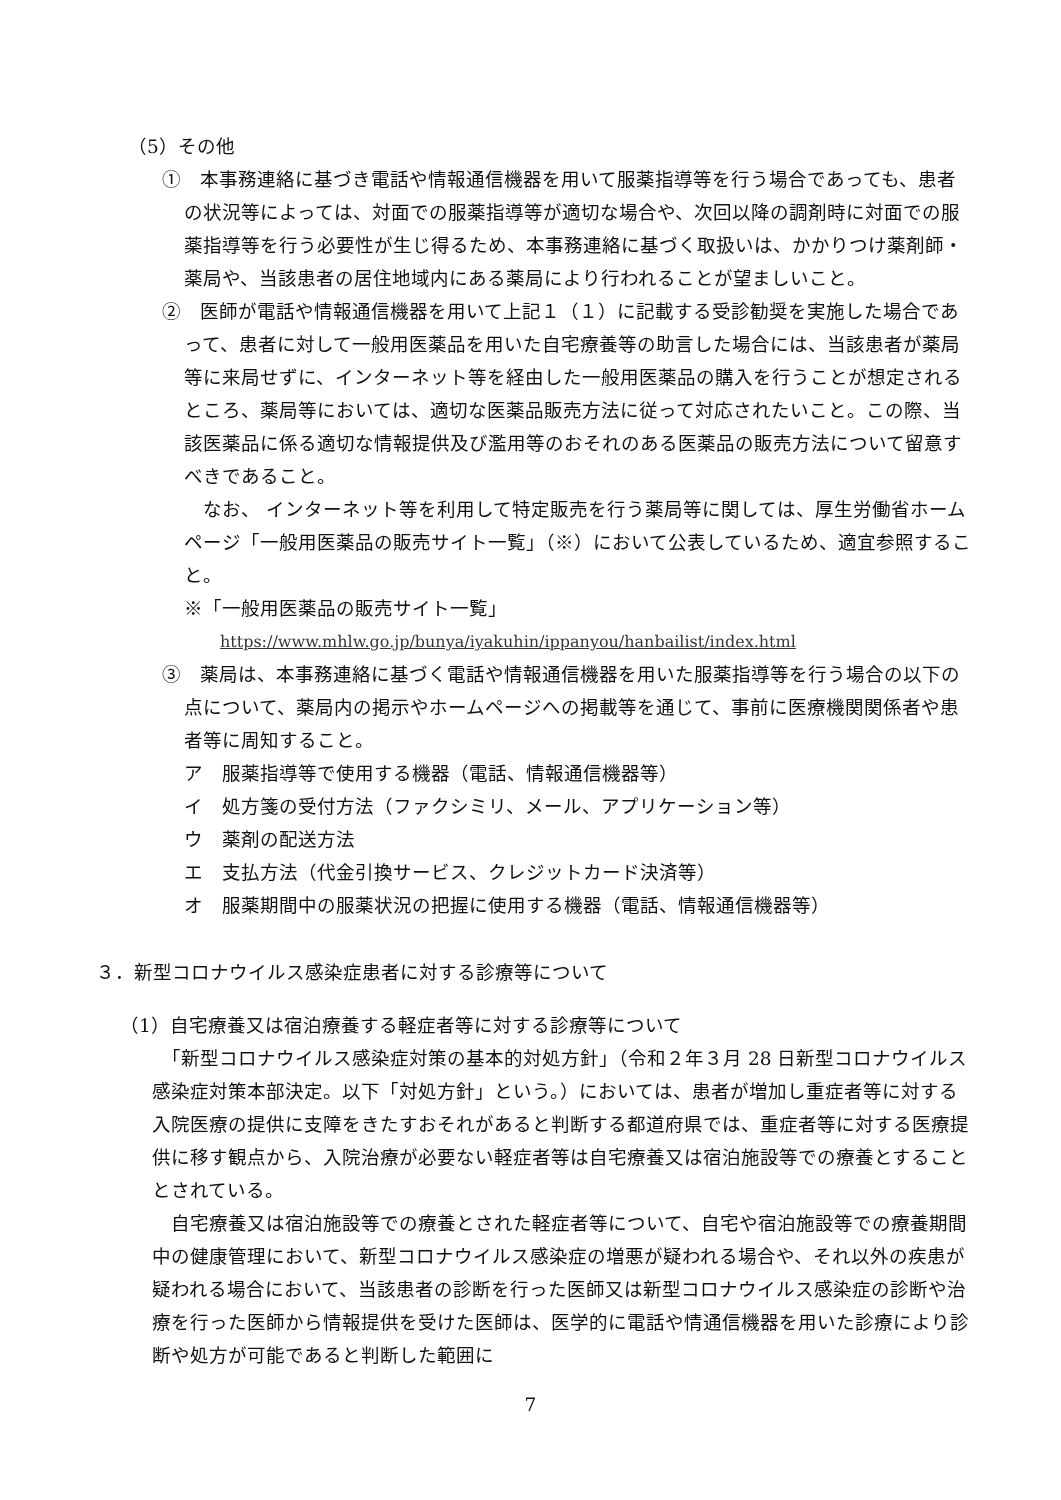（5）その他
①　本事務連絡に基づき電話や情報通信機器を用いて服薬指導等を行う場合であっても、患者の状況等によっては、対面での服薬指導等が適切な場合や、次回以降の調剤時に対面での服薬指導等を行う必要性が生じ得るため、本事務連絡に基づく取扱いは、かかりつけ薬剤師・薬局や、当該患者の居住地域内にある薬局により行われることが望ましいこと。
②　医師が電話や情報通信機器を用いて上記１（１）に記載する受診勧奨を実施した場合であって、患者に対して一般用医薬品を用いた自宅療養等の助言した場合には、当該患者が薬局等に来局せずに、インターネット等を経由した一般用医薬品の購入を行うことが想定されるところ、薬局等においては、適切な医薬品販売方法に従って対応されたいこと。この際、当該医薬品に係る適切な情報提供及び濫用等のおそれのある医薬品の販売方法について留意すべきであること。
　なお、 インターネット等を利用して特定販売を行う薬局等に関しては、厚生労働省ホームページ「一般用医薬品の販売サイト一覧」（※）において公表しているため、適宜参照すること。
※「一般用医薬品の販売サイト一覧」
https://www.mhlw.go.jp/bunya/iyakuhin/ippanyou/hanbailist/index.html
③　薬局は、本事務連絡に基づく電話や情報通信機器を用いた服薬指導等を行う場合の以下の点について、薬局内の掲示やホームページへの掲載等を通じて、事前に医療機関関係者や患者等に周知すること。
ア　服薬指導等で使用する機器（電話、情報通信機器等）
イ　処方箋の受付方法（ファクシミリ、メール、アプリケーション等）
ウ　薬剤の配送方法
エ　支払方法（代金引換サービス、クレジットカード決済等）
オ　服薬期間中の服薬状況の把握に使用する機器（電話、情報通信機器等）
３．新型コロナウイルス感染症患者に対する診療等について
（1）自宅療養又は宿泊療養する軽症者等に対する診療等について
　「新型コロナウイルス感染症対策の基本的対処方針」（令和２年３月 28 日新型コロナウイルス感染症対策本部決定。以下「対処方針」という。）においては、患者が増加し重症者等に対する入院医療の提供に支障をきたすおそれがあると判断する都道府県では、重症者等に対する医療提供に移す観点から、入院治療が必要ない軽症者等は自宅療養又は宿泊施設等での療養とすることとされている。
　自宅療養又は宿泊施設等での療養とされた軽症者等について、自宅や宿泊施設等での療養期間中の健康管理において、新型コロナウイルス感染症の増悪が疑われる場合や、それ以外の疾患が疑われる場合において、当該患者の診断を行った医師又は新型コロナウイルス感染症の診断や治療を行った医師から情報提供を受けた医師は、医学的に電話や情通信機器を用いた診療により診断や処方が可能であると判断した範囲に
7